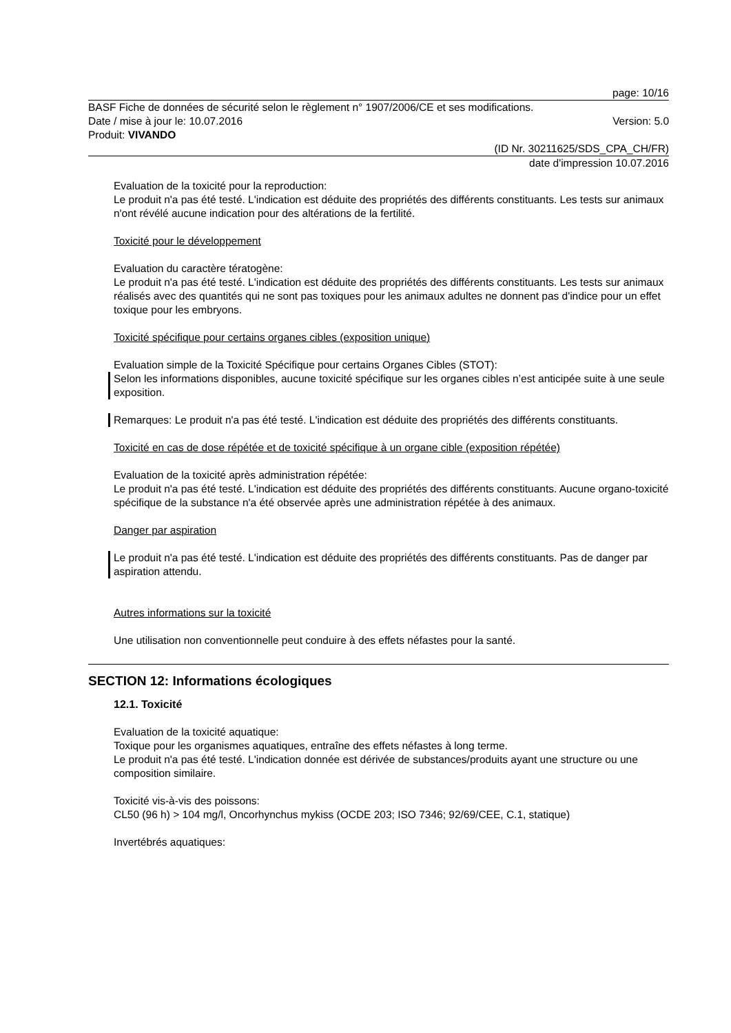page: 10/16
BASF Fiche de données de sécurité selon le règlement n° 1907/2006/CE et ses modifications.
Date / mise à jour le: 10.07.2016 Version: 5.0
Produit: VIVANDO
(ID Nr. 30211625/SDS_CPA_CH/FR)
date d'impression 10.07.2016
Evaluation de la toxicité pour la reproduction:
Le produit n'a pas été testé. L'indication est déduite des propriétés des différents constituants. Les tests sur animaux n'ont révélé aucune indication pour des altérations de la fertilité.
Toxicité pour le développement
Evaluation du caractère tératogène:
Le produit n'a pas été testé. L'indication est déduite des propriétés des différents constituants. Les tests sur animaux réalisés avec des quantités qui ne sont pas toxiques pour les animaux adultes ne donnent pas d'indice pour un effet toxique pour les embryons.
Toxicité spécifique pour certains organes cibles (exposition unique)
Evaluation simple de la Toxicité Spécifique pour certains Organes Cibles (STOT):
Selon les informations disponibles, aucune toxicité spécifique sur les organes cibles n’est anticipée suite à une seule exposition.
Remarques: Le produit n'a pas été testé. L'indication est déduite des propriétés des différents constituants.
Toxicité en cas de dose répétée et de toxicité spécifique à un organe cible (exposition répétée)
Evaluation de la toxicité après administration répétée:
Le produit n'a pas été testé. L'indication est déduite des propriétés des différents constituants. Aucune organo-toxicité spécifique de la substance n'a été observée après une administration répétée à des animaux.
Danger par aspiration
Le produit n'a pas été testé. L'indication est déduite des propriétés des différents constituants. Pas de danger par aspiration attendu.
Autres informations sur la toxicité
Une utilisation non conventionnelle peut conduire à des effets néfastes pour la santé.
SECTION 12: Informations écologiques
12.1. Toxicité
Evaluation de la toxicité aquatique:
Toxique pour les organismes aquatiques, entraîne des effets néfastes à long terme.
Le produit n'a pas été testé. L'indication donnée est dérivée de substances/produits ayant une structure ou une composition similaire.
Toxicité vis-à-vis des poissons:
CL50 (96 h) > 104 mg/l, Oncorhynchus mykiss (OCDE 203; ISO 7346; 92/69/CEE, C.1, statique)
Invertébrés aquatiques: